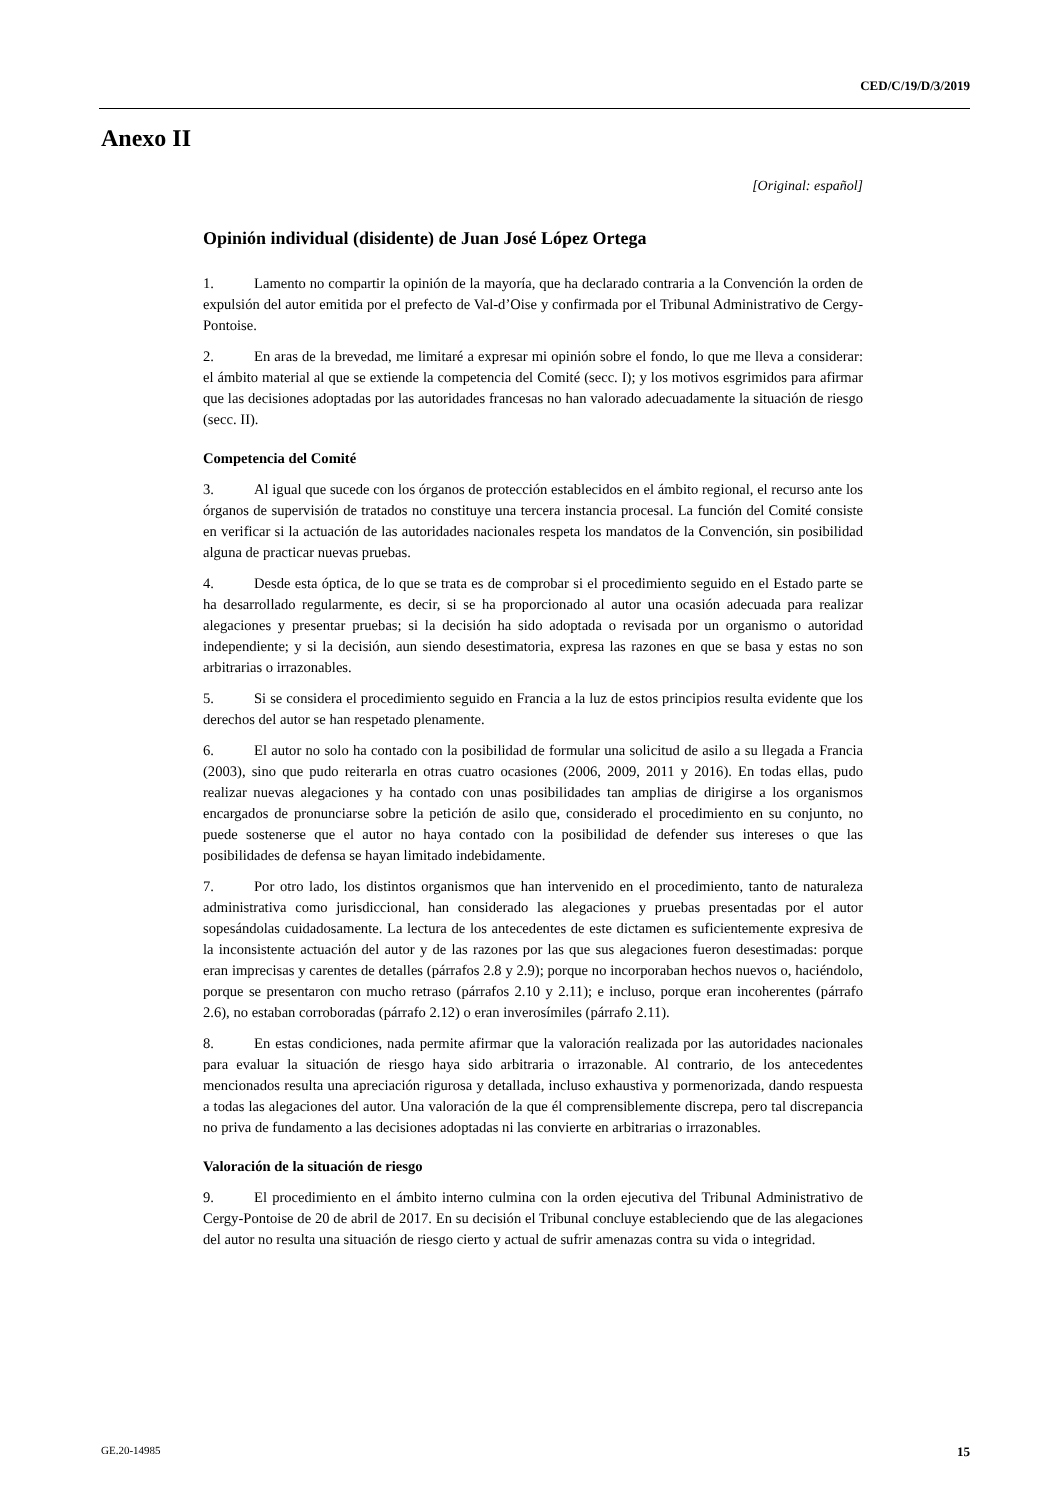CED/C/19/D/3/2019
Anexo II
[Original: español]
Opinión individual (disidente) de Juan José López Ortega
1. Lamento no compartir la opinión de la mayoría, que ha declarado contraria a la Convención la orden de expulsión del autor emitida por el prefecto de Val-d’Oise y confirmada por el Tribunal Administrativo de Cergy-Pontoise.
2. En aras de la brevedad, me limitaré a expresar mi opinión sobre el fondo, lo que me lleva a considerar: el ámbito material al que se extiende la competencia del Comité (secc. I); y los motivos esgrimidos para afirmar que las decisiones adoptadas por las autoridades francesas no han valorado adecuadamente la situación de riesgo (secc. II).
Competencia del Comité
3. Al igual que sucede con los órganos de protección establecidos en el ámbito regional, el recurso ante los órganos de supervisión de tratados no constituye una tercera instancia procesal. La función del Comité consiste en verificar si la actuación de las autoridades nacionales respeta los mandatos de la Convención, sin posibilidad alguna de practicar nuevas pruebas.
4. Desde esta óptica, de lo que se trata es de comprobar si el procedimiento seguido en el Estado parte se ha desarrollado regularmente, es decir, si se ha proporcionado al autor una ocasión adecuada para realizar alegaciones y presentar pruebas; si la decisión ha sido adoptada o revisada por un organismo o autoridad independiente; y si la decisión, aun siendo desestimatoria, expresa las razones en que se basa y estas no son arbitrarias o irrazonables.
5. Si se considera el procedimiento seguido en Francia a la luz de estos principios resulta evidente que los derechos del autor se han respetado plenamente.
6. El autor no solo ha contado con la posibilidad de formular una solicitud de asilo a su llegada a Francia (2003), sino que pudo reiterarla en otras cuatro ocasiones (2006, 2009, 2011 y 2016). En todas ellas, pudo realizar nuevas alegaciones y ha contado con unas posibilidades tan amplias de dirigirse a los organismos encargados de pronunciarse sobre la petición de asilo que, considerado el procedimiento en su conjunto, no puede sostenerse que el autor no haya contado con la posibilidad de defender sus intereses o que las posibilidades de defensa se hayan limitado indebidamente.
7. Por otro lado, los distintos organismos que han intervenido en el procedimiento, tanto de naturaleza administrativa como jurisdiccional, han considerado las alegaciones y pruebas presentadas por el autor sopesándolas cuidadosamente. La lectura de los antecedentes de este dictamen es suficientemente expresiva de la inconsistente actuación del autor y de las razones por las que sus alegaciones fueron desestimadas: porque eran imprecisas y carentes de detalles (párrafos 2.8 y 2.9); porque no incorporaban hechos nuevos o, haciéndolo, porque se presentaron con mucho retraso (párrafos 2.10 y 2.11); e incluso, porque eran incoherentes (párrafo 2.6), no estaban corroboradas (párrafo 2.12) o eran inverosímiles (párrafo 2.11).
8. En estas condiciones, nada permite afirmar que la valoración realizada por las autoridades nacionales para evaluar la situación de riesgo haya sido arbitraria o irrazonable. Al contrario, de los antecedentes mencionados resulta una apreciación rigurosa y detallada, incluso exhaustiva y pormenorizada, dando respuesta a todas las alegaciones del autor. Una valoración de la que él comprensiblemente discrepa, pero tal discrepancia no priva de fundamento a las decisiones adoptadas ni las convierte en arbitrarias o irrazonables.
Valoración de la situación de riesgo
9. El procedimiento en el ámbito interno culmina con la orden ejecutiva del Tribunal Administrativo de Cergy-Pontoise de 20 de abril de 2017. En su decisión el Tribunal concluye estableciendo que de las alegaciones del autor no resulta una situación de riesgo cierto y actual de sufrir amenazas contra su vida o integridad.
GE.20-14985 15